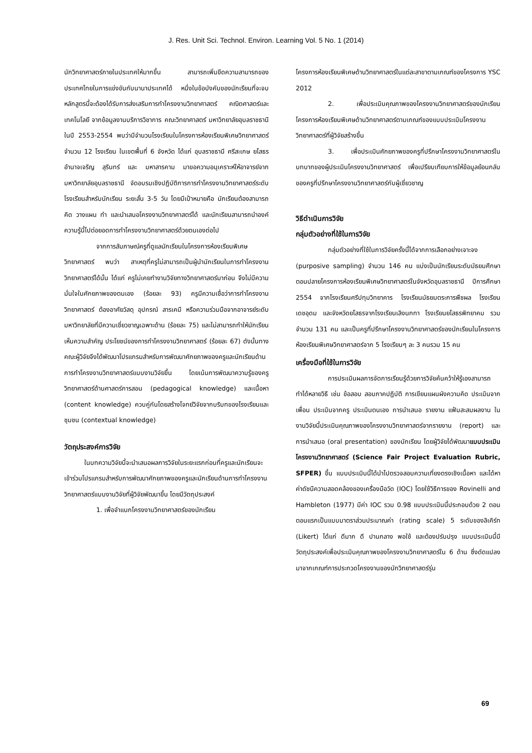J. Res. Unit Sci. Technol. Environ. Learning Vol. 5 No. 1 (2014)
นักวิทยาศาสตร์ภายในประเทศให้มากขึ้น สามารถเพิ่มขีดความสามารถของประเทศไทยในการแข่งขันกับนานาประเทศได้ หนึ่งในข้อบังคับของนักเรียนที่จะจบหลักสูตรนี้จะต้องได้รับการส่งเสริมการทำโครงงานวิทยาศาสตร์ คณิตศาสตร์และเทคโนโลยี จากข้อมูลงานบริการวิชาการ คณะวิทยาศาสตร์ มหาวิทยาลัยอุบลราชธานี ในปี 2553-2554 พบว่ามีจำนวนโรงเรียนในโครงการห้องเรียนพิเศษวิทยาศาสตร์ จำนวน 12 โรงเรียน ในเขตพื้นที่ 6 จังหวัด ได้แก่ อุบลราชธานี ศรีสะเกษ ยโสธร อำนาจเจริญ สุรินทร์ และ มหาสารคาม มาขอความอนุเคราะห์ให้อาจารย์จากมหาวิทยาลัยอุบลราชธานี จัดอบรมเชิงปฏิบัติการการทำโครงงานวิทยาศาสตร์ระดับโรงเรียนสำหรับนักเรียน ระยะสั้น 3-5 วัน โดยมีเป้าหมายคือ นักเรียนต้องสามารถ คิด วางแผน ทำ และนำเสนอโครงงานวิทยาศาสตร์ได้ และนักเรียนสามารถนำองค์ความรู้นี้ไปต่อยอดการทำโครงงานวิทยาศาสตร์ด้วยตนเองต่อไป
จากการสัมภาษณ์ครูที่ดูแลนักเรียนในโครงการห้องเรียนพิเศษวิทยาศาสตร์ พบว่า สาเหตุที่ครูไม่สามารถเป็นผู้นำนักเรียนในการทำโครงงานวิทยาศาสตร์ได้นั้น ได้แก่ ครูไม่เคยทำงานวิจัยทางวิทยาศาสตร์มาก่อน จึงไม่มีความมั่นใจในศักยภาพของตนเอง (ร้อยละ 93) ครูมีความเชื่อว่าการทำโครงงานวิทยาศาสตร์ ต้องอาศัยวัสดุ อุปกรณ์ สารเคมี หรือความร่วมมือจากอาจารย์ระดับมหาวิทยาลัยที่มีความเชี่ยวชาญเฉพาะด้าน (ร้อยละ 75) และไม่สามารถทำให้นักเรียนเห็นความสำคัญ ประโยชน์ของการทำโครงงานวิทยาศาสตร์ (ร้อยละ 67) ดังนั้นทางคณะผู้วิจัยจึงได้พัฒนาโปรแกรมสำหรับการพัฒนาศักยภาพของครูและนักเรียนด้านการทำโครงงานวิทยาศาสตร์แบบงานวิจัยขึ้น โดยเน้นการพัฒนาความรู้ของครูวิทยาศาสตร์ด้านศาสตร์การสอน (pedagogical knowledge) และเนื้อหา (content knowledge) ควบคู่กันโดยสร้างโจทย์วิจัยจากบริบทของโรงเรียนและชุมชน (contextual knowledge)
วัตถุประสงค์การวิจัย
ในบทความวิจัยนี้จะนำเสนอผลการวิจัยในระยะแรกก่อนที่ครูและนักเรียนจะเข้าร่วมโปรแกรมสำหรับการพัฒนาศักยภาพของครูและนักเรียนด้านการทำโครงงานวิทยาศาสตร์แบบงานวิจัยที่ผู้วิจัยพัฒนาขึ้น โดยมีวัตถุประสงค์
1. เพื่อจำแนกโครงงานวิทยาศาสตร์ของนักเรียน
โครงการห้องเรียนพิเศษด้านวิทยาศาสตร์ในแต่ละสาขาตามเกณฑ์ของโครงการ YSC 2012
2. เพื่อประเมินคุณภาพของโครงงานวิทยาศาสตร์ของนักเรียนโครงการห้องเรียนพิเศษด้านวิทยาศาสตร์ตามเกณฑ์ของแบบประเมินโครงงานวิทยาศาสตร์ที่ผู้วิจัยสร้างขึ้น
3. เพื่อประเมินศักยภาพของครูที่ปรึกษาโครงงานวิทยาศาสตร์ในบทบาทของผู้ประเมินโครงงานวิทยาศาสตร์ เพื่อเปรียบเทียบการให้ข้อมูลย้อนกลับของครูที่ปรึกษาโครงงานวิทยาศาสตร์กับผู้เชี่ยวชาญ
วิธีดำเนินการวิจัย
กลุ่มตัวอย่างที่ใช้ในการวิจัย
กลุ่มตัวอย่างที่ใช้ในการวิจัยครั้งนี้ได้จากการเลือกอย่างเจาะจง (purposive sampling) จำนวน 146 คน แบ่งเป็นนักเรียนระดับมัธยมศึกษาตอนปลายโครงการห้องเรียนพิเศษวิทยาศาสตร์ในจังหวัดอุบลราชธานี ปีการศึกษา 2554 จากโรงเรียนศรีปทุมวิทยาคาร โรงเรียนมัธยมตระการพืชผล โรงเรียนเดชอุดม และจังหวัดยโสธรจากโรงเรียนเลิงนกทา โรงเรียนยโสธรพิทยาคม รวมจำนวน 131 คน และเป็นครูที่ปรึกษาโครงงานวิทยาศาสตร์ของนักเรียนในโครงการห้องเรียนพิเศษวิทยาศาสตร์จาก 5 โรงเรียนๆ ละ 3 คนรวม 15 คน
เครื่องมือที่ใช้ในการวิจัย
การประเมินผลการจัดการเรียนรู้ด้วยการวิจัยค้นคว้าให้รู้เองสามารถทำได้หลายวิธี เช่น ข้อสอบ สอบภาคปฏิบัติ การเขียนแผนผังความคิด ประเมินจากเพื่อน ประเมินจากครู ประเมินตนเอง การนำเสนอ รายงาน แฟ้มสะสมผลงาน ในงานวิจัยนี้ประเมินคุณภาพของโครงงานวิทยาศาสตร์จากรายงาน (report) และการนำเสนอ (oral presentation) ของนักเรียน โดยผู้วิจัยได้พัฒนาแบบประเมินโครงงานวิทยาศาสตร์ (Science Fair Project Evaluation Rubric, SFPER) ขึ้น แบบประเมินนี้ได้นำไปตรวจสอบความเที่ยงตรงเชิงเนื้อหา และได้หาค่าดัชนีความสอดคล้องของเครื่องมือวัด (IOC) โดยใช้วิธีการของ Rovinelli and Hambleton (1977) มีค่า IOC รวม 0.98 แบบประเมินนี้ประกอบด้วย 2 ตอน ตอนแรกเป็นแบบมาตราส่วนประมาณค่า (rating scale) 5 ระดับของลิเคิร์ท (Likert) ได้แก่ ดีมาก ดี ปานกลาง พอใช้ และต้องปรับปรุง แบบประเมินนี้มีวัตถุประสงค์เพื่อประเมินคุณภาพของโครงงานวิทยาศาสตร์ใน 6 ด้าน ซึ่งดัดแปลงมาจากเกณฑ์การประกวดโครงงานของนักวิทยาศาสตร์รุ่น
69